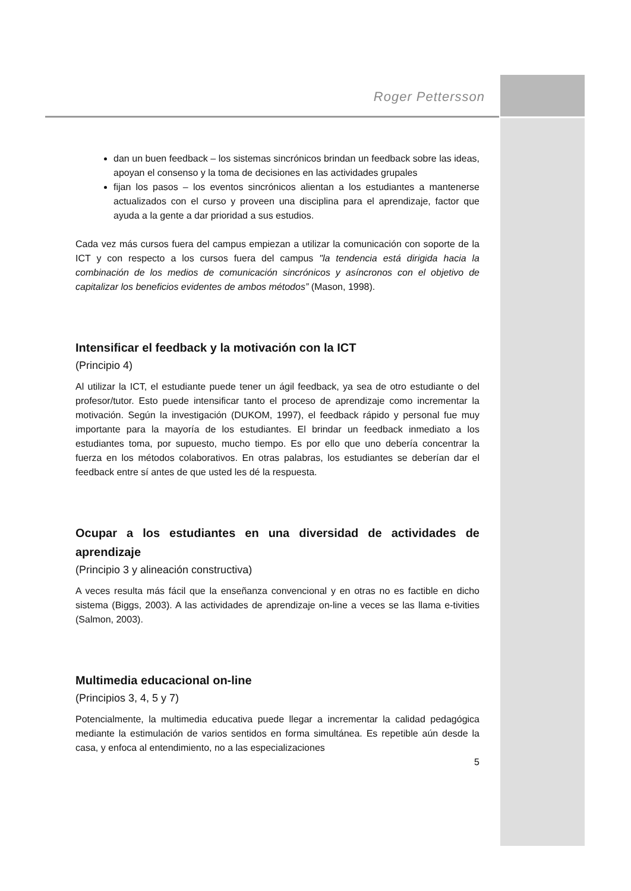Roger Pettersson
dan un buen feedback – los sistemas sincrónicos brindan un feedback sobre las ideas, apoyan el consenso y la toma de decisiones en las actividades grupales
fijan los pasos – los eventos sincrónicos alientan a los estudiantes a mantenerse actualizados con el curso y proveen una disciplina para el aprendizaje, factor que ayuda a la gente a dar prioridad a sus estudios.
Cada vez más cursos fuera del campus empiezan a utilizar la comunicación con soporte de la ICT y con respecto a los cursos fuera del campus "la tendencia está dirigida hacia la combinación de los medios de comunicación sincrónicos y asíncronos con el objetivo de capitalizar los beneficios evidentes de ambos métodos” (Mason, 1998).
Intensificar el feedback y la motivación con la ICT
(Principio 4)
Al utilizar la ICT, el estudiante puede tener un ágil feedback, ya sea de otro estudiante o del profesor/tutor. Esto puede intensificar tanto el proceso de aprendizaje como incrementar la motivación. Según la investigación (DUKOM, 1997), el feedback rápido y personal fue muy importante para la mayoría de los estudiantes. El brindar un feedback inmediato a los estudiantes toma, por supuesto, mucho tiempo. Es por ello que uno debería concentrar la fuerza en los métodos colaborativos. En otras palabras, los estudiantes se deberían dar el feedback entre sí antes de que usted les dé la respuesta.
Ocupar a los estudiantes en una diversidad de actividades de aprendizaje
(Principio 3 y alineación constructiva)
A veces resulta más fácil que la enseñanza convencional y en otras no es factible en dicho sistema (Biggs, 2003). A las actividades de aprendizaje on-line a veces se las llama e-tivities (Salmon, 2003).
Multimedia educacional on-line
(Principios 3, 4, 5 y 7)
Potencialmente, la multimedia educativa puede llegar a incrementar la calidad pedagógica mediante la estimulación de varios sentidos en forma simultánea. Es repetible aún desde la casa, y enfoca al entendimiento, no a las especializaciones
5